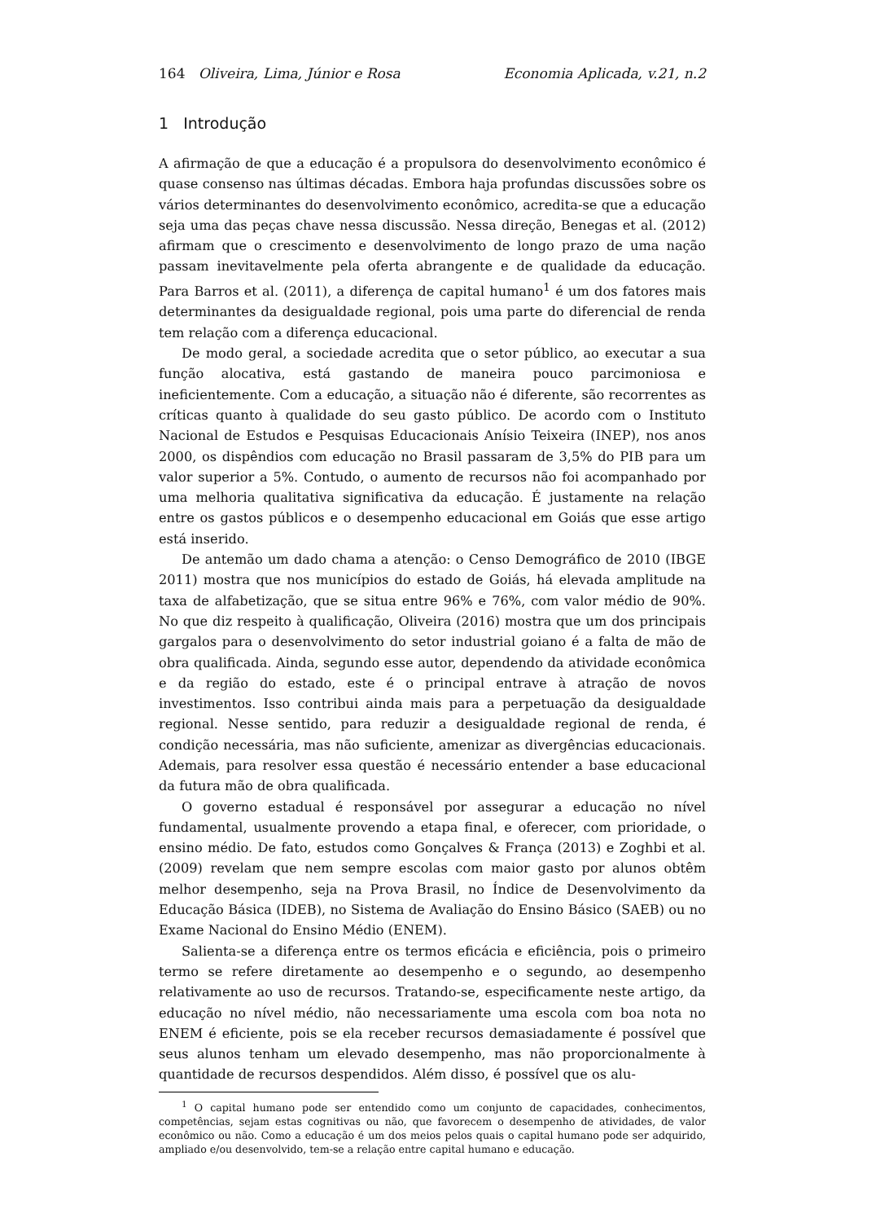164 Oliveira, Lima, Júnior e Rosa Economia Aplicada, v.21, n.2
1 Introdução
A afirmação de que a educação é a propulsora do desenvolvimento econômico é quase consenso nas últimas décadas. Embora haja profundas discussões sobre os vários determinantes do desenvolvimento econômico, acredita-se que a educação seja uma das peças chave nessa discussão. Nessa direção, Benegas et al. (2012) afirmam que o crescimento e desenvolvimento de longo prazo de uma nação passam inevitavelmente pela oferta abrangente e de qualidade da educação. Para Barros et al. (2011), a diferença de capital humano<sup>1</sup> é um dos fatores mais determinantes da desigualdade regional, pois uma parte do diferencial de renda tem relação com a diferença educacional.
De modo geral, a sociedade acredita que o setor público, ao executar a sua função alocativa, está gastando de maneira pouco parcimoniosa e ineficientemente. Com a educação, a situação não é diferente, são recorrentes as críticas quanto à qualidade do seu gasto público. De acordo com o Instituto Nacional de Estudos e Pesquisas Educacionais Anísio Teixeira (INEP), nos anos 2000, os dispêndios com educação no Brasil passaram de 3,5% do PIB para um valor superior a 5%. Contudo, o aumento de recursos não foi acompanhado por uma melhoria qualitativa significativa da educação. É justamente na relação entre os gastos públicos e o desempenho educacional em Goiás que esse artigo está inserido.
De antemão um dado chama a atenção: o Censo Demográfico de 2010 (IBGE 2011) mostra que nos municípios do estado de Goiás, há elevada amplitude na taxa de alfabetização, que se situa entre 96% e 76%, com valor médio de 90%. No que diz respeito à qualificação, Oliveira (2016) mostra que um dos principais gargalos para o desenvolvimento do setor industrial goiano é a falta de mão de obra qualificada. Ainda, segundo esse autor, dependendo da atividade econômica e da região do estado, este é o principal entrave à atração de novos investimentos. Isso contribui ainda mais para a perpetuação da desigualdade regional. Nesse sentido, para reduzir a desigualdade regional de renda, é condição necessária, mas não suficiente, amenizar as divergências educacionais. Ademais, para resolver essa questão é necessário entender a base educacional da futura mão de obra qualificada.
O governo estadual é responsável por assegurar a educação no nível fundamental, usualmente provendo a etapa final, e oferecer, com prioridade, o ensino médio. De fato, estudos como Gonçalves & França (2013) e Zoghbi et al. (2009) revelam que nem sempre escolas com maior gasto por alunos obtêm melhor desempenho, seja na Prova Brasil, no Índice de Desenvolvimento da Educação Básica (IDEB), no Sistema de Avaliação do Ensino Básico (SAEB) ou no Exame Nacional do Ensino Médio (ENEM).
Salienta-se a diferença entre os termos eficácia e eficiência, pois o primeiro termo se refere diretamente ao desempenho e o segundo, ao desempenho relativamente ao uso de recursos. Tratando-se, especificamente neste artigo, da educação no nível médio, não necessariamente uma escola com boa nota no ENEM é eficiente, pois se ela receber recursos demasiadamente é possível que seus alunos tenham um elevado desempenho, mas não proporcionalmente à quantidade de recursos despendidos. Além disso, é possível que os alu-
<sup>1</sup> O capital humano pode ser entendido como um conjunto de capacidades, conhecimentos, competências, sejam estas cognitivas ou não, que favorecem o desempenho de atividades, de valor econômico ou não. Como a educação é um dos meios pelos quais o capital humano pode ser adquirido, ampliado e/ou desenvolvido, tem-se a relação entre capital humano e educação.